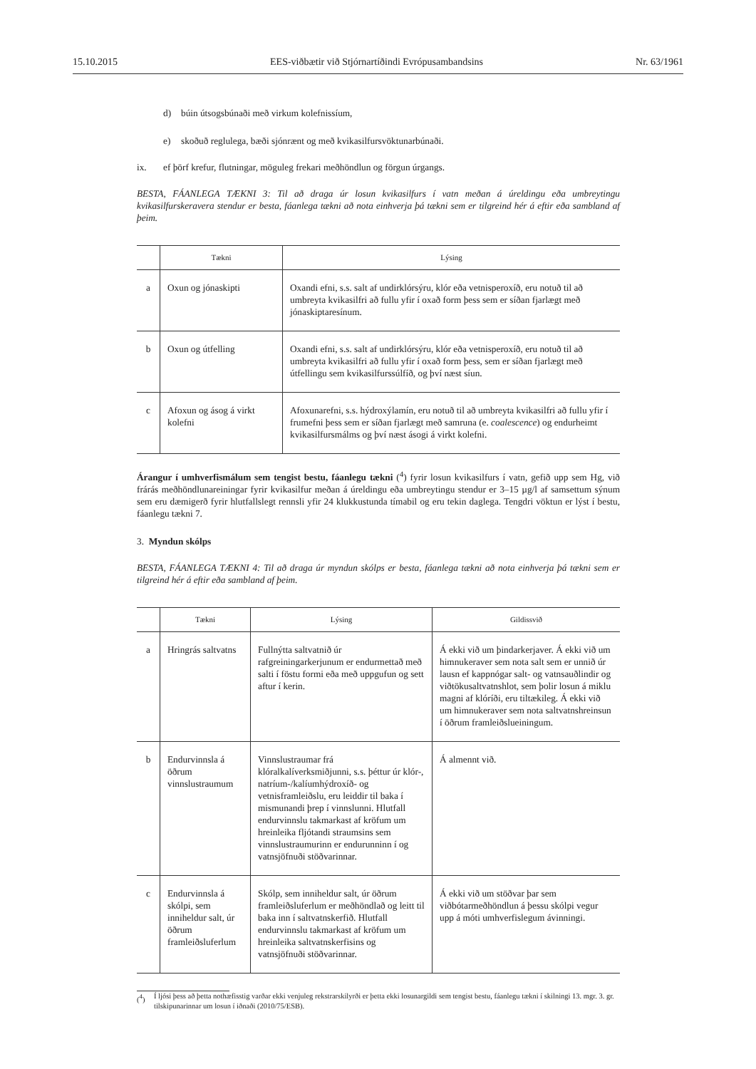15.10.2015 EES-viðbætir við Stjórnartíðindi Evrópusambandsins Nr. 63/1961
d) búin útsogsbúnaði með virkum kolefnissíum,
e) skoðuð reglulega, bæði sjónrænt og með kvikasilfursvöktunarbúnaði.
ix. ef þörf krefur, flutningar, möguleg frekari meðhöndlun og förgun úrgangs.
BESTA, FÁANLEGA TÆKNI 3: Til að draga úr losun kvikasilfurs í vatn meðan á úreldingu eða umbreytingu kvikasilfurskeravera stendur er besta, fáanlega tækni að nota einhverja þá tækni sem er tilgreind hér á eftir eða sambland af þeim.
| | Tækni | Lýsing |
| --- | --- | --- |
| a | Oxun og jónaskipti | Oxandi efni, s.s. salt af undirklórsýru, klór eða vetnisperoxíð, eru notuð til að umbreyta kvikasilfri að fullu yfir í oxað form þess sem er síðan fjarlægt með jónaskiptaresínum. |
| b | Oxun og útfelling | Oxandi efni, s.s. salt af undirklórsýru, klór eða vetnisperoxíð, eru notuð til að umbreyta kvikasilfri að fullu yfir í oxað form þess, sem er síðan fjarlægt með útfellingu sem kvikasilfurssúlfíð, og því næst síun. |
| c | Afoxun og ásog á virkt kolefni | Afoxunarefni, s.s. hýdroxýlamín, eru notuð til að umbreyta kvikasilfri að fullu yfir í frumefni þess sem er síðan fjarlægt með samruna (e. coalescence ) og endurheimt kvikasilfursmálms og því næst ásogi á virkt kolefni. |
Árangur í umhverfismálum sem tengist bestu, fáanlegu tækni (<sup>4</sup>) fyrir losun kvikasilfurs í vatn, gefið upp sem Hg, við frárás meðhöndlunareiningar fyrir kvikasilfur meðan á úreldingu eða umbreytingu stendur er 3–15 µg/l af samsettum sýnum sem eru dæmigerð fyrir hlutfallslegt rennsli yfir 24 klukkustunda tímabil og eru tekin daglega. Tengdri vöktun er lýst í bestu, fáanlegu tækni 7.
3. Myndun skólps
BESTA, FÁANLEGA TÆKNI 4: Til að draga úr myndun skólps er besta, fáanlega tækni að nota einhverja þá tækni sem er tilgreind hér á eftir eða sambland af þeim.
| | Tækni | Lýsing | Gildissvið |
| --- | --- | --- | --- |
| a | Hringrás saltvatns | Fullnýtta saltvatnið úr rafgreiningarkerjunum er endurmettað með salti í föstu formi eða með uppgufun og sett aftur í kerin. | Á ekki við um þindarkerjaver. Á ekki við um himnukeraver sem nota salt sem er unnið úr lausn ef kappnógar salt- og vatnsauðlindir og viðtökusaltvatnshlot, sem þolir losun á miklu magni af klóríði, eru tiltækileg. Á ekki við um himnukeraver sem nota saltvatnshreinsun í öðrum framleiðslueiningum. |
| b | Endurvinnsla á öðrum vinnslustraumum | Vinnslustraumar frá klóralkalíverksmiðjunni, s.s. þéttur úr klór-, natríum-/kalíumhýdroxíð- og vetnisframleiðslu, eru leiddir til baka í mismunandi þrep í vinnslunni. Hlutfall endurvinnslu takmarkast af kröfum um hreinleika fljótandi straumsins sem vinnslustraumurinn er endurunninn í og vatnsjöfnuði stöðvarinnar. | Á almennt við. |
| c | Endurvinnsla á skólpi, sem inniheldur salt, úr öðrum framleiðsluferlum | Skólp, sem inniheldur salt, úr öðrum framleiðsluferlum er meðhöndlað og leitt til baka inn í saltvatnskerfið. Hlutfall endurvinnslu takmarkast af kröfum um hreinleika saltvatnskerfisins og vatnsjöfnuði stöðvarinnar. | Á ekki við um stöðvar þar sem viðbótarmeðhöndlun á þessu skólpi vegur upp á móti umhverfislegum ávinningi. |
(<sup>4</sup>) Í ljósi þess að þetta nothæfisstig varðar ekki venjuleg rekstrarskilyrði er þetta ekki losunargildi sem tengist bestu, fáanlegu tækni í skilningi 13. mgr. 3. gr. tilskipunarinnar um losun í iðnaði (2010/75/ESB).